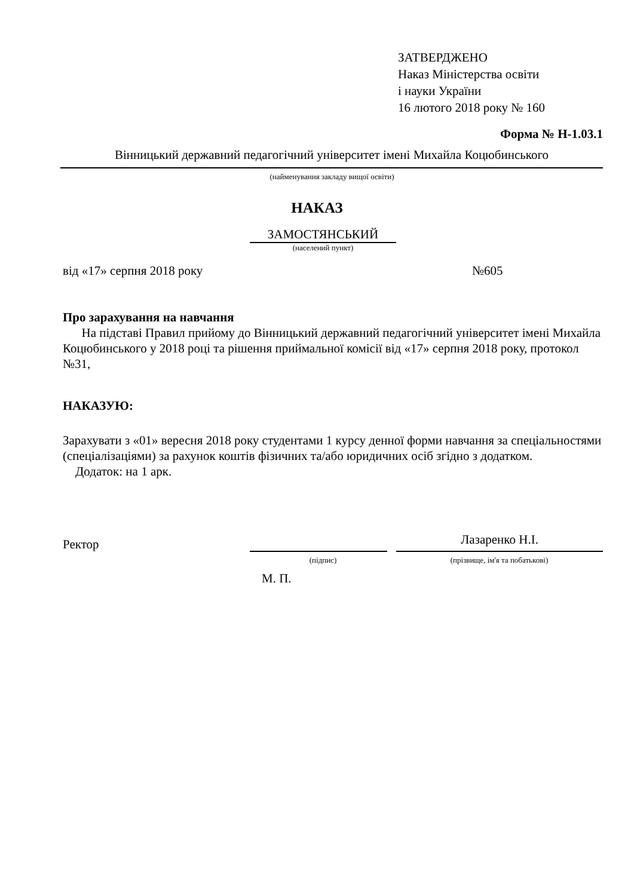ЗАТВЕРДЖЕНО
Наказ Міністерства освіти
і науки України
16 лютого 2018 року № 160
Форма № Н-1.03.1
Вінницький державний педагогічний університет імені Михайла Коцюбинського
(найменування закладу вищої освіти)
НАКАЗ
ЗАМОСТЯНСЬКИЙ
(населений пункт)
від «17» серпня 2018 року №605
Про зарахування на навчання
На підставі Правил прийому до Вінницький державний педагогічний університет імені Михайла Коцюбинського у 2018 році та рішення приймальної комісії від «17» серпня 2018 року, протокол №31,
НАКАЗУЮ:
Зарахувати з «01» вересня 2018 року студентами 1 курсу денної форми навчання за спеціальностями (спеціалізаціями) за рахунок коштів фізичних та/або юридичних осіб згідно з додатком.
Додаток: на 1 арк.
Ректор Лазаренко Н.І.
(підпис) (прізвище, ім'я та побатькові)
М. П.